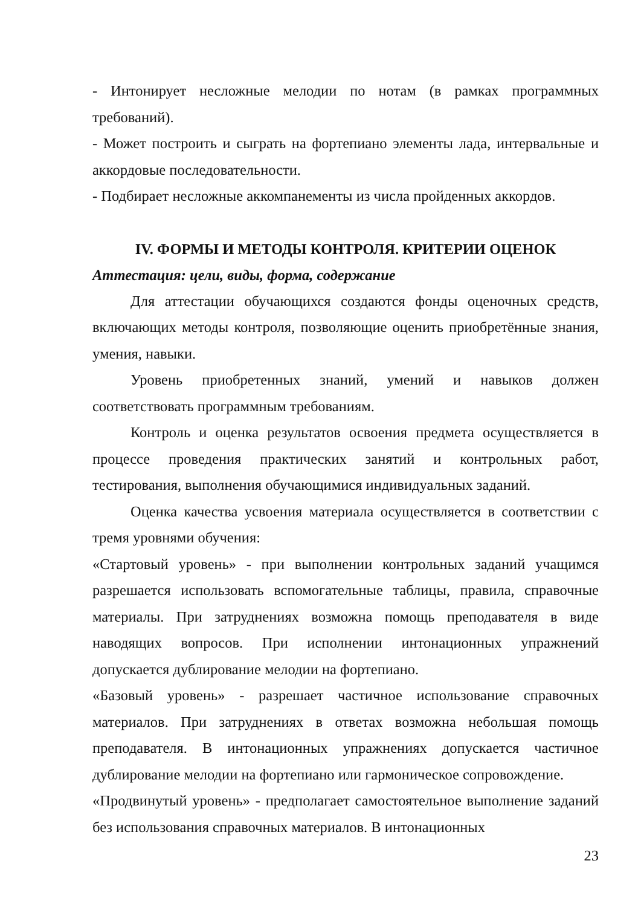- Интонирует несложные мелодии по нотам (в рамках программных требований).
- Может построить и сыграть на фортепиано элементы лада, интервальные и аккордовые последовательности.
- Подбирает несложные аккомпанементы из числа пройденных аккордов.
IV. ФОРМЫ И МЕТОДЫ КОНТРОЛЯ. КРИТЕРИИ ОЦЕНОК
Аттестация: цели, виды, форма, содержание
Для аттестации обучающихся создаются фонды оценочных средств, включающих методы контроля, позволяющие оценить приобретённые знания, умения, навыки.
Уровень приобретенных знаний, умений и навыков должен соответствовать программным требованиям.
Контроль и оценка результатов освоения предмета осуществляется в процессе проведения практических занятий и контрольных работ, тестирования, выполнения обучающимися индивидуальных заданий.
Оценка качества усвоения материала осуществляется в соответствии с тремя уровнями обучения:
«Стартовый уровень» - при выполнении контрольных заданий учащимся разрешается использовать вспомогательные таблицы, правила, справочные материалы. При затруднениях возможна помощь преподавателя в виде наводящих вопросов. При исполнении интонационных упражнений допускается дублирование мелодии на фортепиано.
«Базовый уровень» - разрешает частичное использование справочных материалов. При затруднениях в ответах возможна небольшая помощь преподавателя. В интонационных упражнениях допускается частичное дублирование мелодии на фортепиано или гармоническое сопровождение.
«Продвинутый уровень» - предполагает самостоятельное выполнение заданий без использования справочных материалов. В интонационных
23